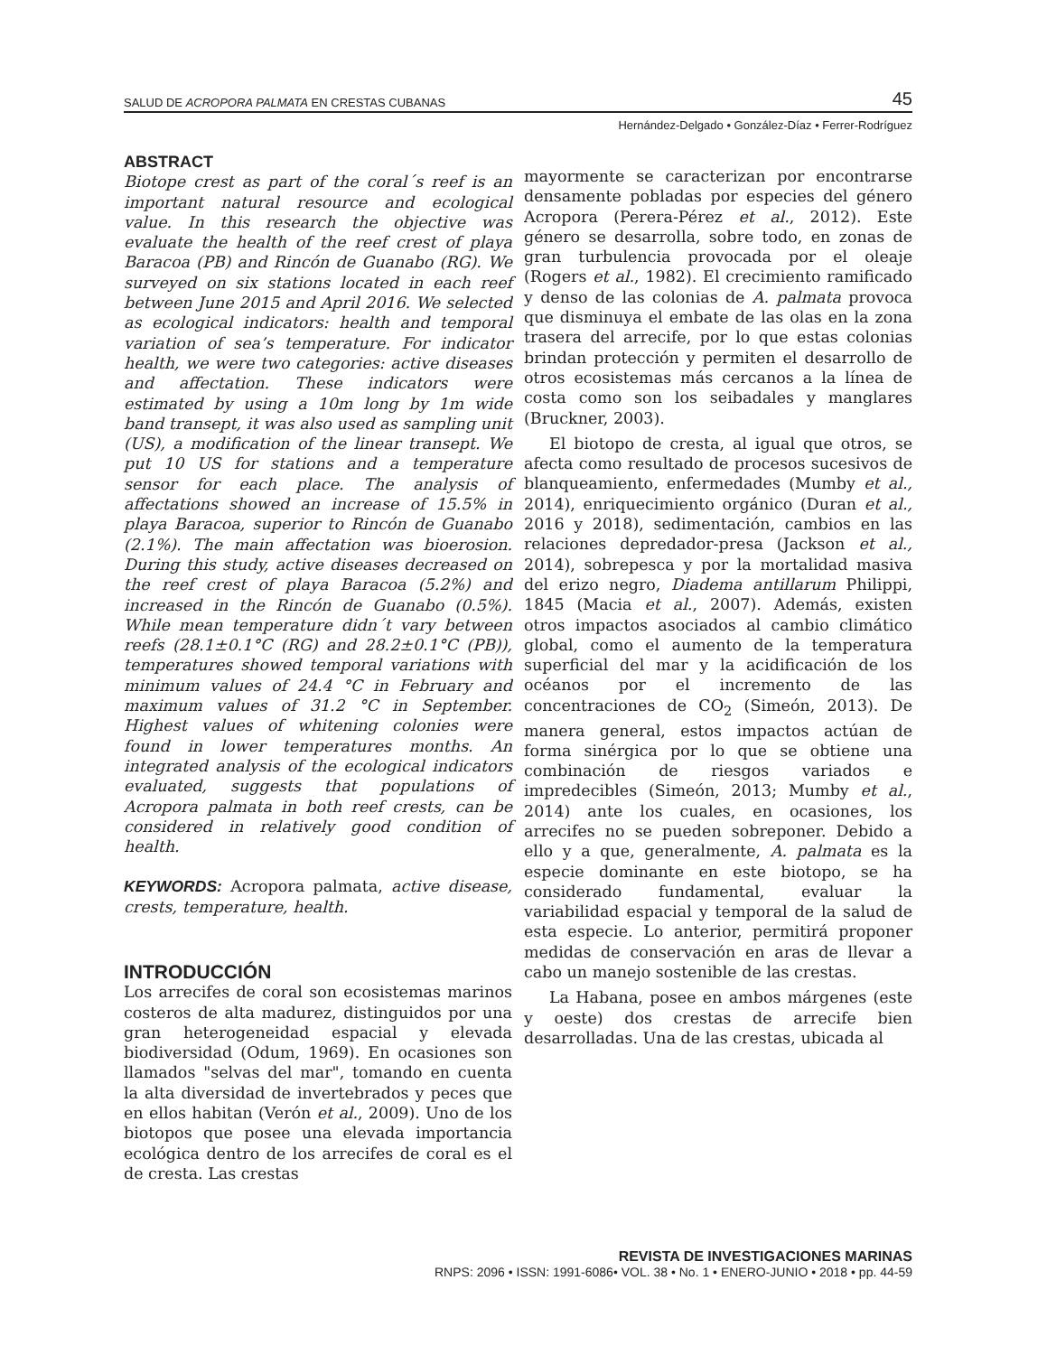SALUD DE ACROPORA PALMATA EN CRESTAS CUBANAS 45
Hernández-Delgado • González-Díaz • Ferrer-Rodríguez
ABSTRACT
Biotope crest as part of the coral´s reef is an important natural resource and ecological value. In this research the objective was evaluate the health of the reef crest of playa Baracoa (PB) and Rincón de Guanabo (RG). We surveyed on six stations located in each reef between June 2015 and April 2016. We selected as ecological indicators: health and temporal variation of sea’s temperature. For indicator health, we were two categories: active diseases and affectation. These indicators were estimated by using a 10m long by 1m wide band transept, it was also used as sampling unit (US), a modification of the linear transept. We put 10 US for stations and a temperature sensor for each place. The analysis of affectations showed an increase of 15.5% in playa Baracoa, superior to Rincón de Guanabo (2.1%). The main affectation was bioerosion. During this study, active diseases decreased on the reef crest of playa Baracoa (5.2%) and increased in the Rincón de Guanabo (0.5%). While mean temperature didn´t vary between reefs (28.1±0.1°C (RG) and 28.2±0.1°C (PB)), temperatures showed temporal variations with minimum values of 24.4 °C in February and maximum values of 31.2 °C in September. Highest values of whitening colonies were found in lower temperatures months. An integrated analysis of the ecological indicators evaluated, suggests that populations of Acropora palmata in both reef crests, can be considered in relatively good condition of health.
KEYWORDS: Acropora palmata, active disease, crests, temperature, health.
INTRODUCCIÓN
Los arrecifes de coral son ecosistemas marinos costeros de alta madurez, distinguidos por una gran heterogeneidad espacial y elevada biodiversidad (Odum, 1969). En ocasiones son llamados "selvas del mar", tomando en cuenta la alta diversidad de invertebrados y peces que en ellos habitan (Verón et al., 2009). Uno de los biotopos que posee una elevada importancia ecológica dentro de los arrecifes de coral es el de cresta. Las crestas
mayormente se caracterizan por encontrarse densamente pobladas por especies del género Acropora (Perera-Pérez et al., 2012). Este género se desarrolla, sobre todo, en zonas de gran turbulencia provocada por el oleaje (Rogers et al., 1982). El crecimiento ramificado y denso de las colonias de A. palmata provoca que disminuya el embate de las olas en la zona trasera del arrecife, por lo que estas colonias brindan protección y permiten el desarrollo de otros ecosistemas más cercanos a la línea de costa como son los seibadales y manglares (Bruckner, 2003).
El biotopo de cresta, al igual que otros, se afecta como resultado de procesos sucesivos de blanqueamiento, enfermedades (Mumby et al., 2014), enriquecimiento orgánico (Duran et al., 2016 y 2018), sedimentación, cambios en las relaciones depredador-presa (Jackson et al., 2014), sobrepesca y por la mortalidad masiva del erizo negro, Diadema antillarum Philippi, 1845 (Macia et al., 2007). Además, existen otros impactos asociados al cambio climático global, como el aumento de la temperatura superficial del mar y la acidificación de los océanos por el incremento de las concentraciones de CO<sub>2</sub> (Simeón, 2013). De manera general, estos impactos actúan de forma sinérgica por lo que se obtiene una combinación de riesgos variados e impredecibles (Simeón, 2013; Mumby et al., 2014) ante los cuales, en ocasiones, los arrecifes no se pueden sobreponer. Debido a ello y a que, generalmente, A. palmata es la especie dominante en este biotopo, se ha considerado fundamental, evaluar la variabilidad espacial y temporal de la salud de esta especie. Lo anterior, permitirá proponer medidas de conservación en aras de llevar a cabo un manejo sostenible de las crestas.
La Habana, posee en ambos márgenes (este y oeste) dos crestas de arrecife bien desarrolladas. Una de las crestas, ubicada al
REVISTA DE INVESTIGACIONES MARINAS
RNPS: 2096 • ISSN: 1991-6086• VOL. 38 • No. 1 • ENERO-JUNIO • 2018 • pp. 44-59